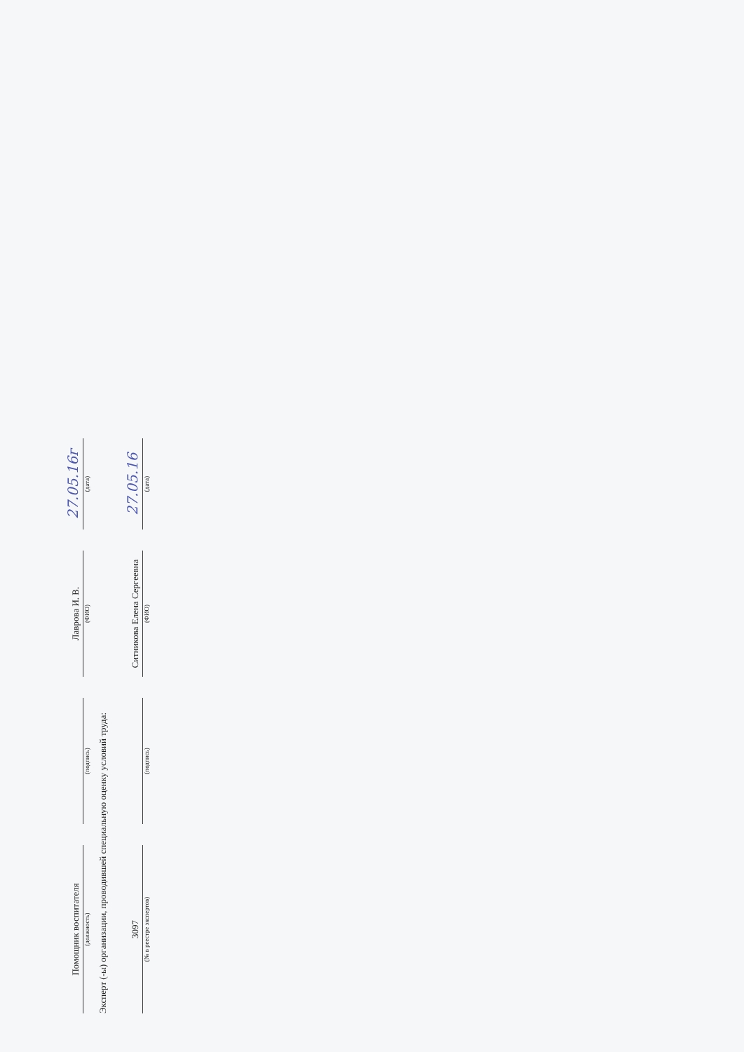Помощник воспитателя
(должность)
(подпись)
Лаврова И. В.
(ФИО)
27.05.16г
(дата)
Эксперт (-ы) организации, проводившей специальную оценку условий труда:
3097
(№ в реестре экспертов)
(подпись)
Ситникова Елена Сергеевна
(ФИО)
27.05.16
(дата)